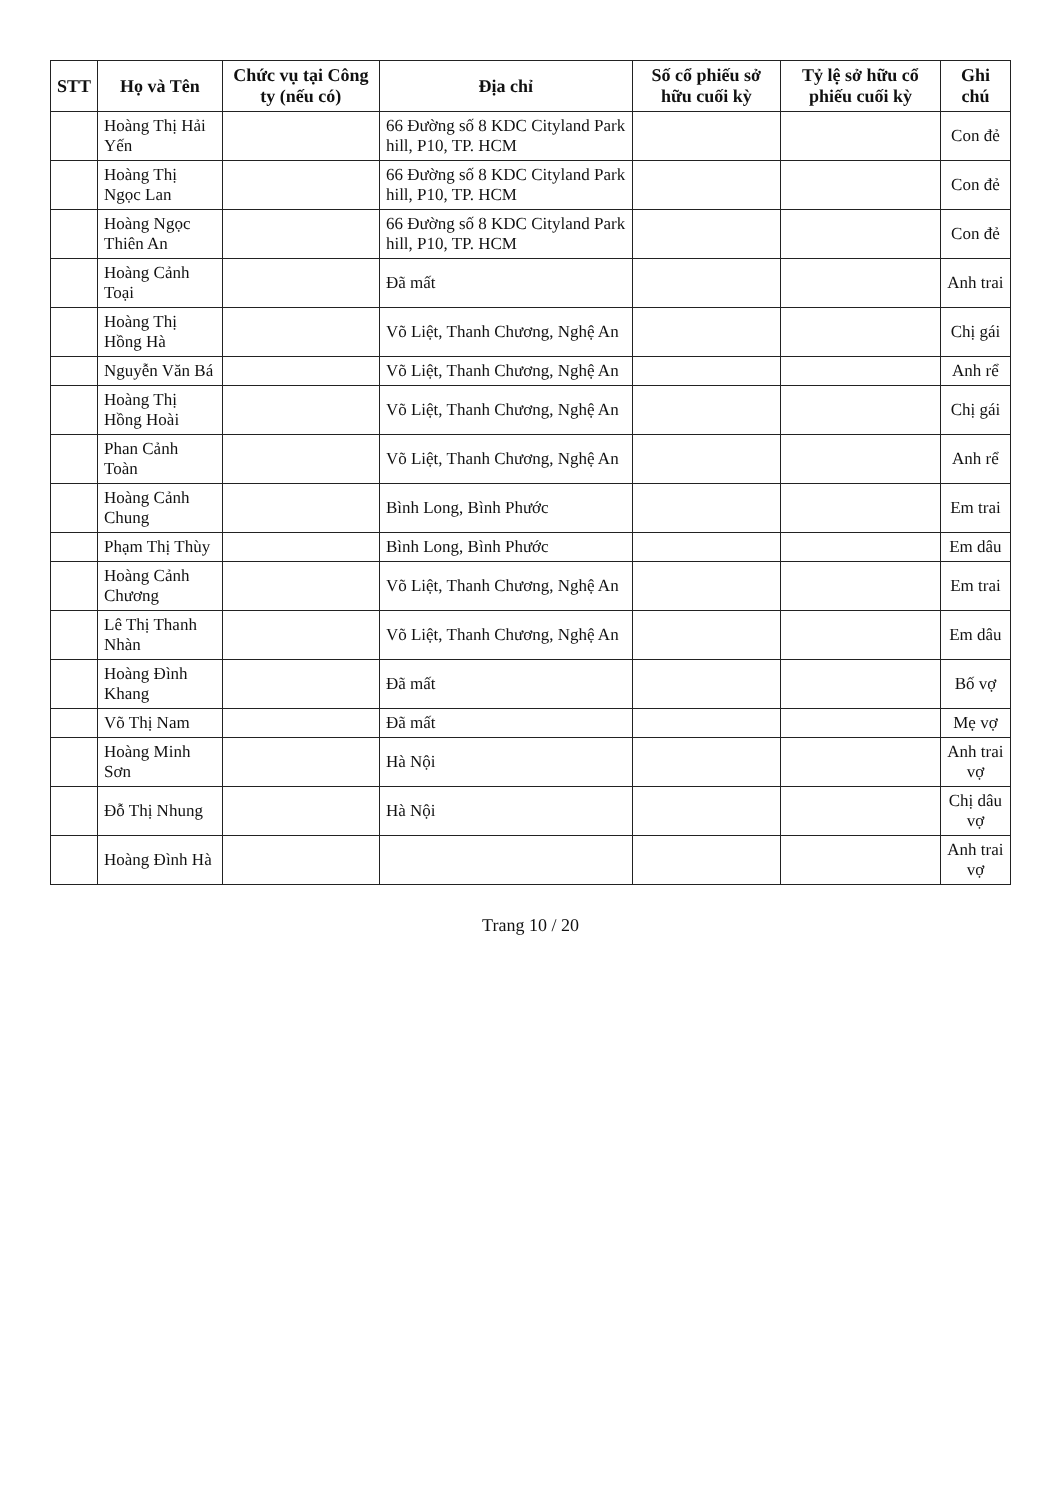| STT | Họ và Tên | Chức vụ tại Công ty (nếu có) | Địa chỉ | Số cổ phiếu sở hữu cuối kỳ | Tỷ lệ sở hữu cổ phiếu cuối kỳ | Ghi chú |
| --- | --- | --- | --- | --- | --- | --- |
| | Hoàng Thị Hải Yến | | 66 Đường số 8 KDC Cityland Park hill, P10, TP. HCM | | | Con đẻ |
| | Hoàng Thị Ngọc Lan | | 66 Đường số 8 KDC Cityland Park hill, P10, TP. HCM | | | Con đẻ |
| | Hoàng Ngọc Thiên An | | 66 Đường số 8 KDC Cityland Park hill, P10, TP. HCM | | | Con đẻ |
| | Hoàng Cảnh Toại | | Đã mất | | | Anh trai |
| | Hoàng Thị Hồng Hà | | Võ Liệt, Thanh Chương, Nghệ An | | | Chị gái |
| | Nguyễn Văn Bá | | Võ Liệt, Thanh Chương, Nghệ An | | | Anh rể |
| | Hoàng Thị Hồng Hoài | | Võ Liệt, Thanh Chương, Nghệ An | | | Chị gái |
| | Phan Cảnh Toàn | | Võ Liệt, Thanh Chương, Nghệ An | | | Anh rể |
| | Hoàng Cảnh Chung | | Bình Long, Bình Phước | | | Em trai |
| | Phạm Thị Thùy | | Bình Long, Bình Phước | | | Em dâu |
| | Hoàng Cảnh Chương | | Võ Liệt, Thanh Chương, Nghệ An | | | Em trai |
| | Lê Thị Thanh Nhàn | | Võ Liệt, Thanh Chương, Nghệ An | | | Em dâu |
| | Hoàng Đình Khang | | Đã mất | | | Bố vợ |
| | Võ Thị Nam | | Đã mất | | | Mẹ vợ |
| | Hoàng Minh Sơn | | Hà Nội | | | Anh trai vợ |
| | Đỗ Thị Nhung | | Hà Nội | | | Chị dâu vợ |
| | Hoàng Đình Hà | | | | | Anh trai vợ |
Trang 10 / 20